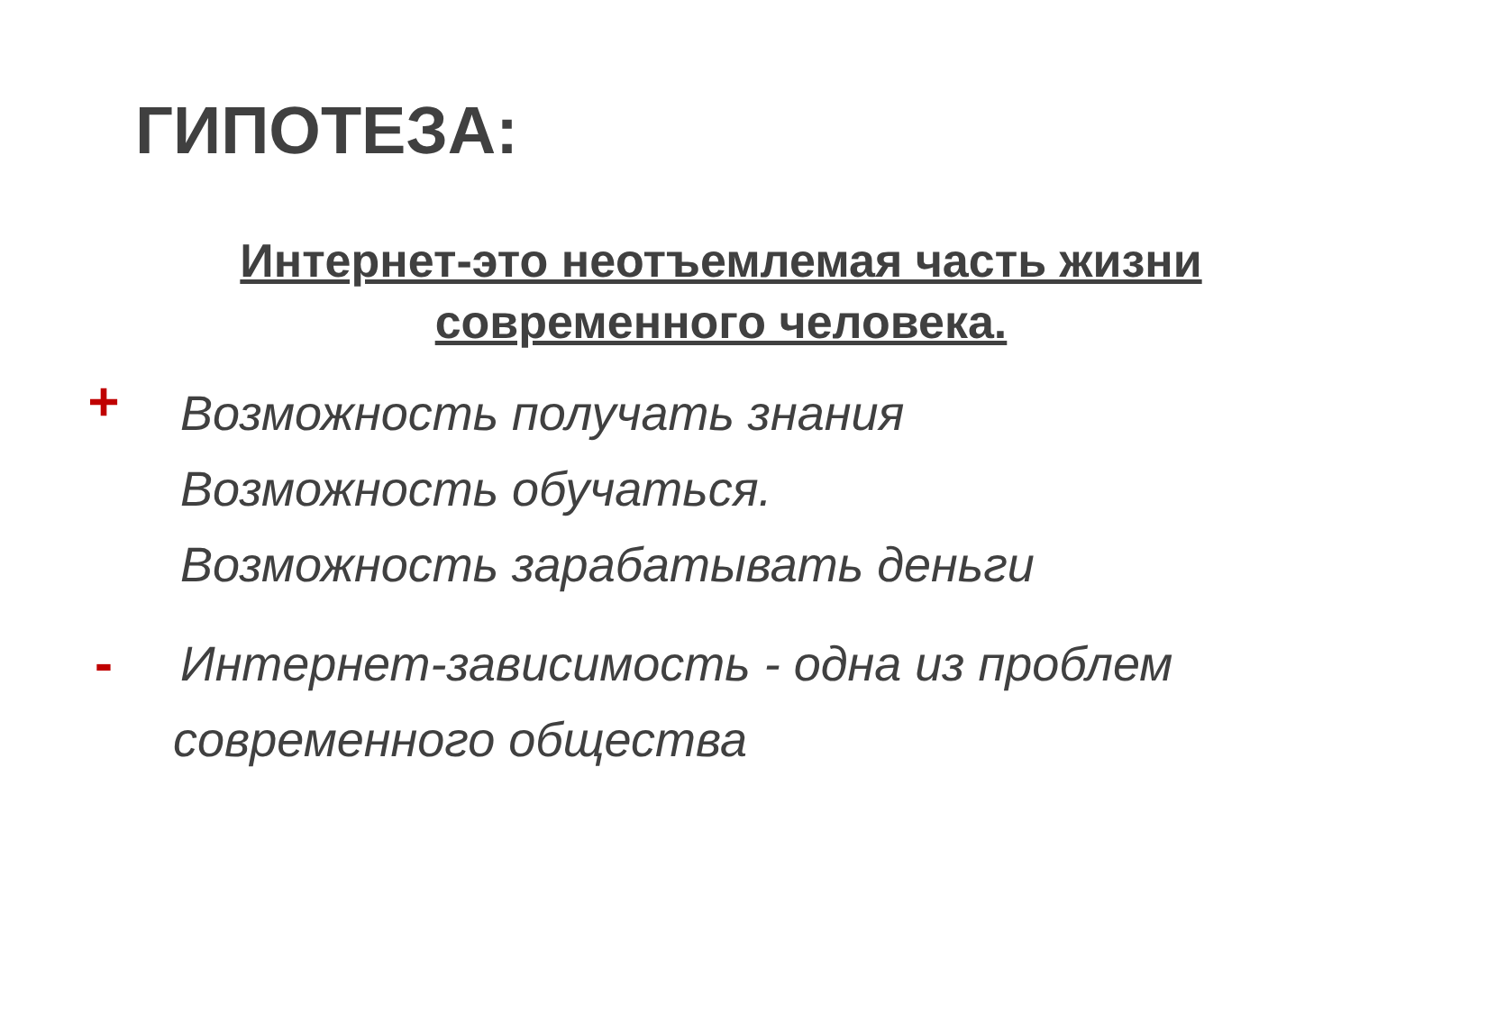ГИПОТЕЗА:
Интернет-это неотъемлемая часть жизни
современного человека.
+ Возможность получать знания
Возможность обучаться.
Возможность зарабатывать деньги
- Интернет-зависимость - одна из проблем
современного общества